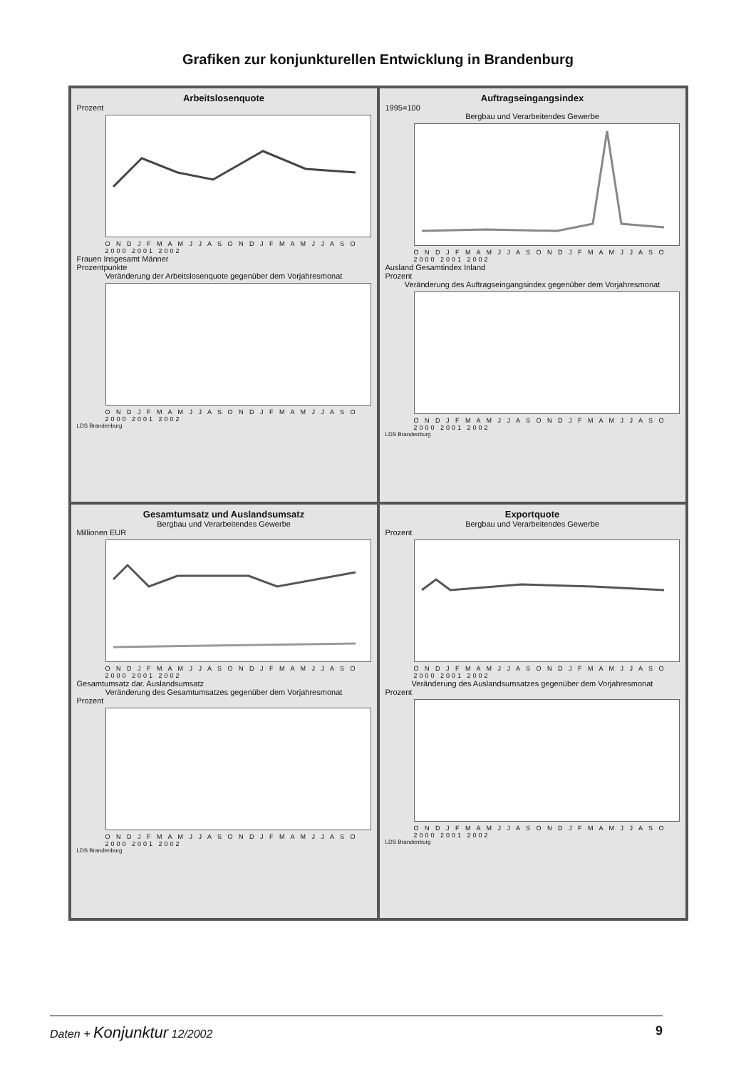Grafiken zur konjunkturellen Entwicklung in Brandenburg
Arbeitslosenquote
Prozent
O N D J F M A M J J A S O N D J F M A M J J A S O
2000 2001 2002
Frauen Insgesamt Männer
Prozentpunkte
Veränderung der Arbeitslosenquote gegenüber dem Vorjahresmonat
O N D J F M A M J J A S O N D J F M A M J J A S O
2000 2001 2002
LDS Brandenburg
Auftragseingangsindex
1995=100
Bergbau und Verarbeitendes Gewerbe
O N D J F M A M J J A S O N D J F M A M J J A S O
2000 2001 2002
Ausland Gesamtindex Inland
Prozent
Veränderung des Auftragseingangsindex gegenüber dem Vorjahresmonat
O N D J F M A M J J A S O N D J F M A M J J A S O
2000 2001 2002
LDS Brandenburg
Gesamtumsatz und Auslandsumsatz
Bergbau und Verarbeitendes Gewerbe
Millionen EUR
O N D J F M A M J J A S O N D J F M A M J J A S O
2000 2001 2002
Gesamtumsatz dar. Auslandsumsatz
Veränderung des Gesamtumsatzes gegenüber dem Vorjahresmonat
Prozent
O N D J F M A M J J A S O N D J F M A M J J A S O
2000 2001 2002
LDS Brandenburg
Exportquote
Bergbau und Verarbeitendes Gewerbe
Prozent
O N D J F M A M J J A S O N D J F M A M J J A S O
2000 2001 2002
Veränderung des Auslandsumsatzes gegenüber dem Vorjahresmonat
Prozent
O N D J F M A M J J A S O N D J F M A M J J A S O
2000 2001 2002
LDS Brandenburg
Daten + Konjunktur 12/2002 9